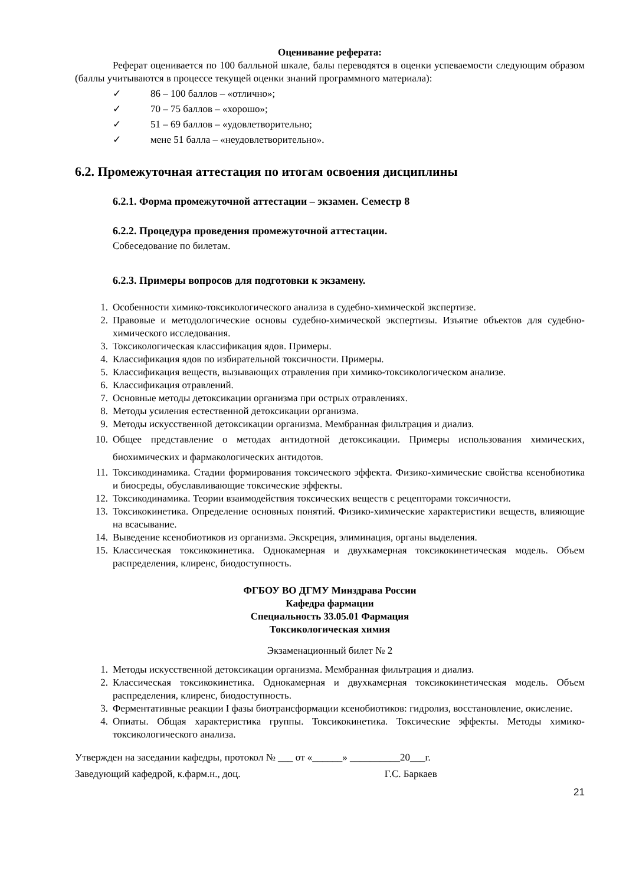Оценивание реферата:
Реферат оценивается по 100 балльной шкале, балы переводятся в оценки успеваемости следующим образом (баллы учитываются в процессе текущей оценки знаний программного материала):
✓ 86 – 100 баллов – «отлично»;
✓ 70 – 75 баллов – «хорошо»;
✓ 51 – 69 баллов – «удовлетворительно;
✓ мене 51 балла – «неудовлетворительно».
6.2. Промежуточная аттестация по итогам освоения дисциплины
6.2.1. Форма промежуточной аттестации – экзамен. Семестр 8
6.2.2. Процедура проведения промежуточной аттестации.
Собеседование по билетам.
6.2.3. Примеры вопросов для подготовки к экзамену.
1. Особенности химико-токсикологического анализа в судебно-химической экспертизе.
2. Правовые и методологические основы судебно-химической экспертизы. Изъятие объектов для судебно-химического исследования.
3. Токсикологическая классификация ядов. Примеры.
4. Классификация ядов по избирательной токсичности. Примеры.
5. Классификация веществ, вызывающих отравления при химико-токсикологическом анализе.
6. Классификация отравлений.
7. Основные методы детоксикации организма при острых отравлениях.
8. Методы усиления естественной детоксикации организма.
9. Методы искусственной детоксикации организма. Мембранная фильтрация и диализ.
10. Общее представление о методах антидотной детоксикации. Примеры использования химических, биохимических и фармакологических антидотов.
11. Токсикодинамика. Стадии формирования токсического эффекта. Физико-химические свойства ксенобиотика и биосреды, обуславливающие токсические эффекты.
12. Токсикодинамика. Теории взаимодействия токсических веществ с рецепторами токсичности.
13. Токсикокинетика. Определение основных понятий. Физико-химические характеристики веществ, влияющие на всасывание.
14. Выведение ксенобиотиков из организма. Экскреция, элиминация, органы выделения.
15. Классическая токсикокинетика. Однокамерная и двухкамерная токсикокинетическая модель. Объем распределения, клиренс, биодоступность.
ФГБОУ ВО ДГМУ Минздрава России
Кафедра фармации
Специальность 33.05.01 Фармация
Токсикологическая химия
Экзаменационный билет № 2
1. Методы искусственной детоксикации организма. Мембранная фильтрация и диализ.
2. Классическая токсикокинетика. Однокамерная и двухкамерная токсикокинетическая модель. Объем распределения, клиренс, биодоступность.
3. Ферментативные реакции I фазы биотрансформации ксенобиотиков: гидролиз, восстановление, окисление.
4. Опиаты. Общая характеристика группы. Токсикокинетика. Токсические эффекты. Методы химико-токсикологического анализа.
Утвержден на заседании кафедры, протокол № ___ от «______» __________20___г.
Заведующий кафедрой, к.фарм.н., доц. Г.С. Баркаев
21